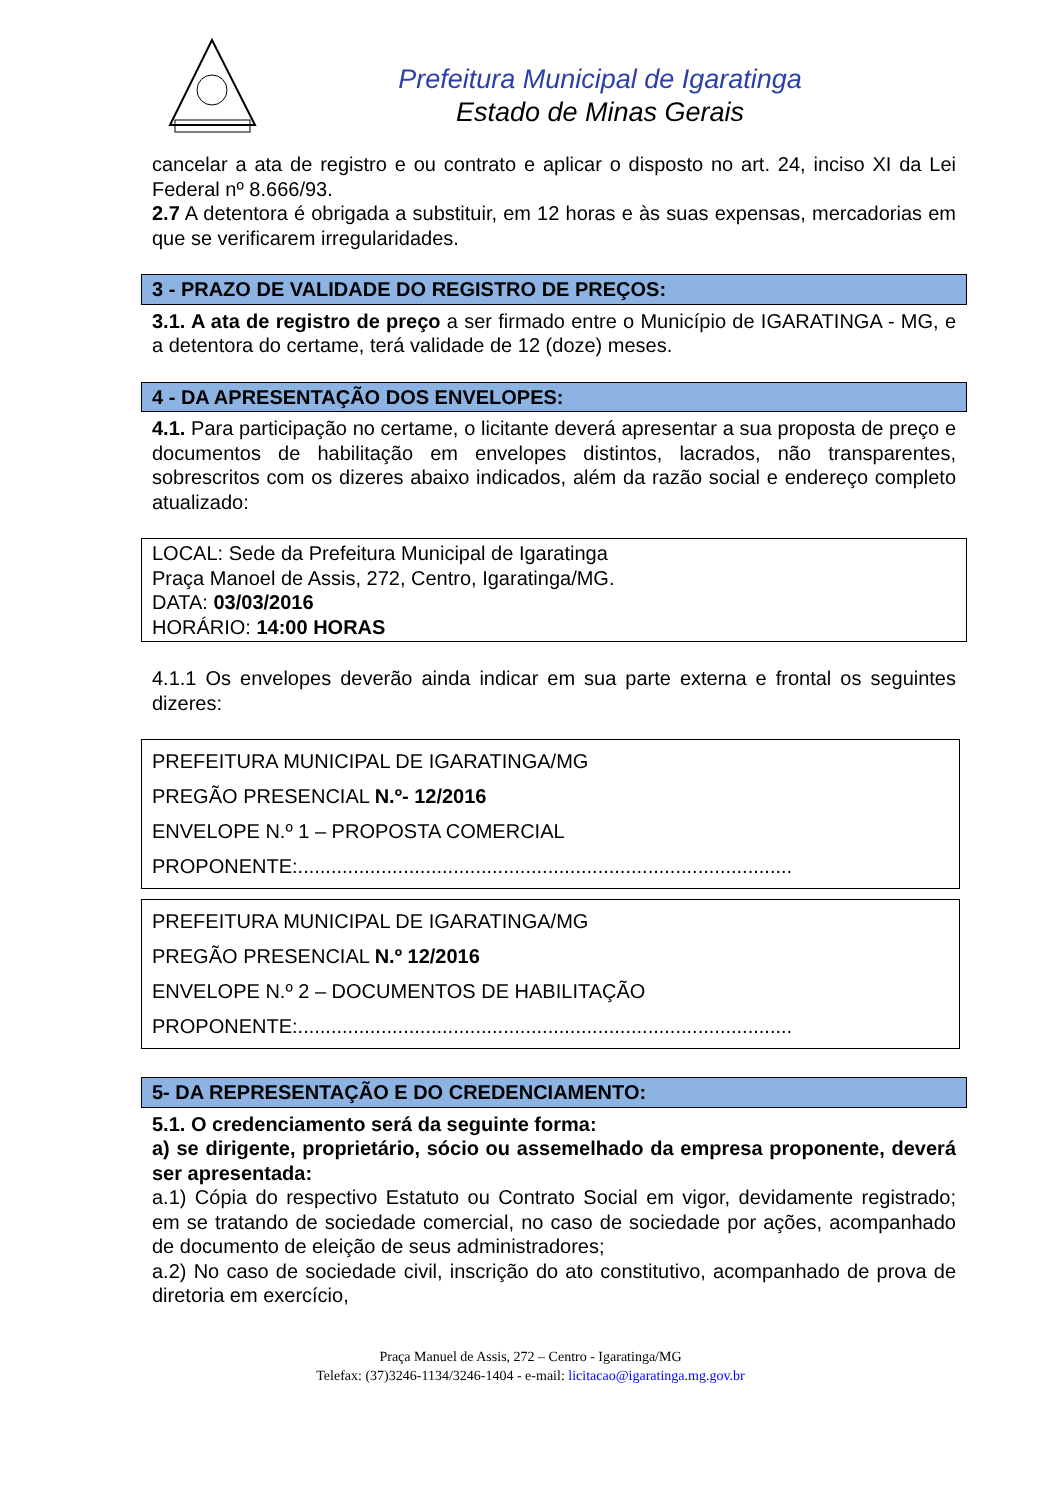Prefeitura Municipal de Igaratinga
Estado de Minas Gerais
cancelar a ata de registro e ou contrato e aplicar o disposto no art. 24, inciso XI da Lei Federal nº 8.666/93.
2.7 A detentora é obrigada a substituir, em 12 horas e às suas expensas, mercadorias em que se verificarem irregularidades.
3 - PRAZO DE VALIDADE DO REGISTRO DE PREÇOS:
3.1. A ata de registro de preço a ser firmado entre o Município de IGARATINGA - MG, e a detentora do certame, terá validade de 12 (doze) meses.
4 - DA APRESENTAÇÃO DOS ENVELOPES:
4.1. Para participação no certame, o licitante deverá apresentar a sua proposta de preço e documentos de habilitação em envelopes distintos, lacrados, não transparentes, sobrescritos com os dizeres abaixo indicados, além da razão social e endereço completo atualizado:
LOCAL: Sede da Prefeitura Municipal de Igaratinga
Praça Manoel de Assis, 272, Centro, Igaratinga/MG.
DATA: 03/03/2016
HORÁRIO: 14:00 HORAS
4.1.1 Os envelopes deverão ainda indicar em sua parte externa e frontal os seguintes dizeres:
PREFEITURA MUNICIPAL DE IGARATINGA/MG
PREGÃO PRESENCIAL N.º- 12/2016
ENVELOPE N.º 1 – PROPOSTA COMERCIAL
PROPONENTE:.........................................................................................
PREFEITURA MUNICIPAL DE IGARATINGA/MG
PREGÃO PRESENCIAL N.º 12/2016
ENVELOPE N.º 2 – DOCUMENTOS DE HABILITAÇÃO
PROPONENTE:.........................................................................................
5- DA REPRESENTAÇÃO E DO CREDENCIAMENTO:
5.1. O credenciamento será da seguinte forma:
a) se dirigente, proprietário, sócio ou assemelhado da empresa proponente, deverá ser apresentada:
a.1) Cópia do respectivo Estatuto ou Contrato Social em vigor, devidamente registrado; em se tratando de sociedade comercial, no caso de sociedade por ações, acompanhado de documento de eleição de seus administradores;
a.2) No caso de sociedade civil, inscrição do ato constitutivo, acompanhado de prova de diretoria em exercício,
Praça Manuel de Assis, 272 – Centro - Igaratinga/MG
Telefax: (37)3246-1134/3246-1404 - e-mail: licitacao@igaratinga.mg.gov.br